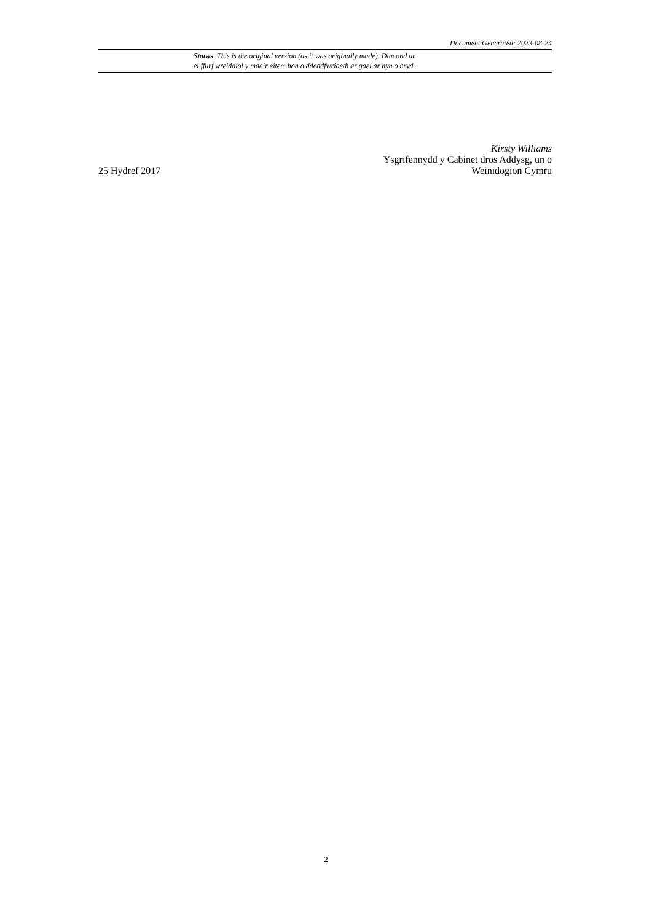Document Generated: 2023-08-24
Statws This is the original version (as it was originally made). Dim ond ar
ei ffurf wreiddiol y mae’r eitem hon o ddeddfwriaeth ar gael ar hyn o bryd.
Kirsty Williams
Ysgrifennydd y Cabinet dros Addysg, un o
25 Hydref 2017 Weinidogion Cymru
2